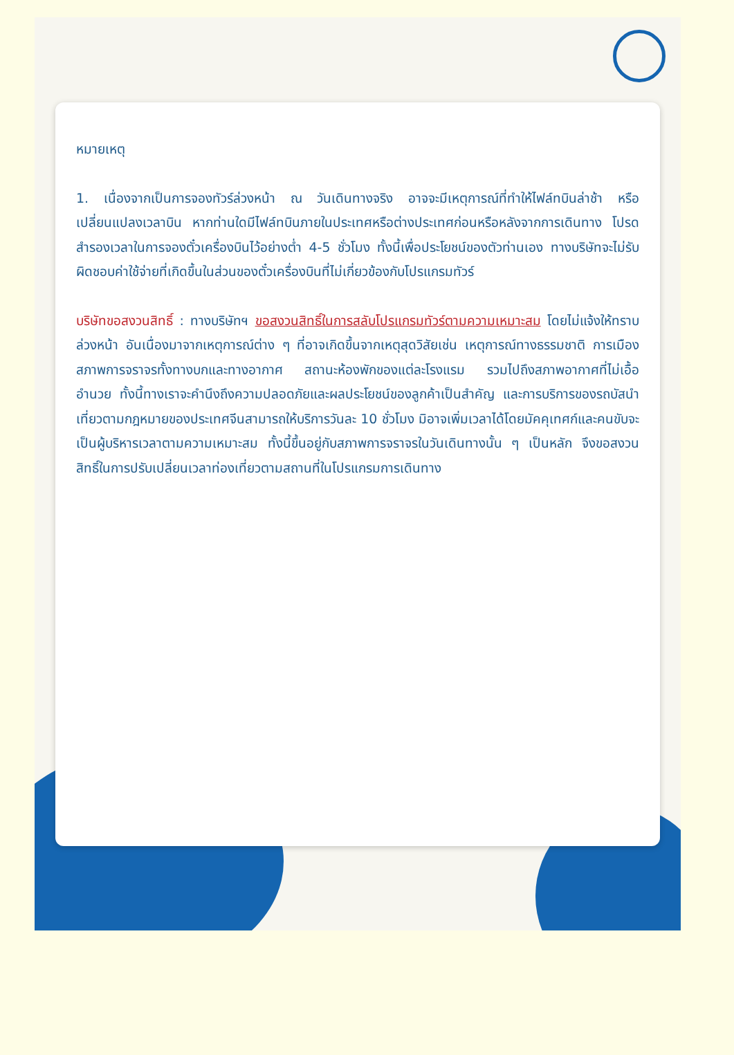หมายเหตุ
1. เนื่องจากเป็นการจองทัวร์ล่วงหน้า ณ วันเดินทางจริง อาจจะมีเหตุการณ์ที่ทำให้ไฟล์ทบินล่าช้า หรือเปลี่ยนแปลงเวลาบิน หากท่านใดมีไฟล์ทบินภายในประเทศหรือต่างประเทศก่อนหรือหลังจากการเดินทาง โปรดสำรองเวลาในการจองตั๋วเครื่องบินไว้อย่างต่ำ 4-5 ชั่วโมง ทั้งนี้เพื่อประโยชน์ของตัวท่านเอง ทางบริษัทจะไม่รับผิดชอบค่าใช้จ่ายที่เกิดขึ้นในส่วนของตั๋วเครื่องบินที่ไม่เกี่ยวข้องกับโปรแกรมทัวร์
บริษัทขอสงวนสิทธิ์ : ทางบริษัทฯ ขอสงวนสิทธิ์ในการสลับโปรแกรมทัวร์ตามความเหมาะสม โดยไม่แจ้งให้ทราบล่วงหน้า อันเนื่องมาจากเหตุการณ์ต่าง ๆ ที่อาจเกิดขึ้นจากเหตุสุดวิสัยเช่น เหตุการณ์ทางธรรมชาติ การเมือง สภาพการจราจรทั้งทางบกและทางอากาศ สถานะห้องพักของแต่ละโรงแรม รวมไปถึงสภาพอากาศที่ไม่เอื้ออำนวย ทั้งนี้ทางเราจะคำนึงถึงความปลอดภัยและผลประโยชน์ของลูกค้าเป็นสำคัญ และการบริการของรถบัสนำเที่ยวตามกฎหมายของประเทศจีนสามารถให้บริการวันละ 10 ชั่วโมง มิอาจเพิ่มเวลาได้โดยมัคคุเทศก์และคนขับจะเป็นผู้บริหารเวลาตามความเหมาะสม ทั้งนี้ขึ้นอยู่กับสภาพการจราจรในวันเดินทางนั้น ๆ เป็นหลัก จึงขอสงวนสิทธิ์ในการปรับเปลี่ยนเวลาท่องเที่ยวตามสถานที่ในโปรแกรมการเดินทาง